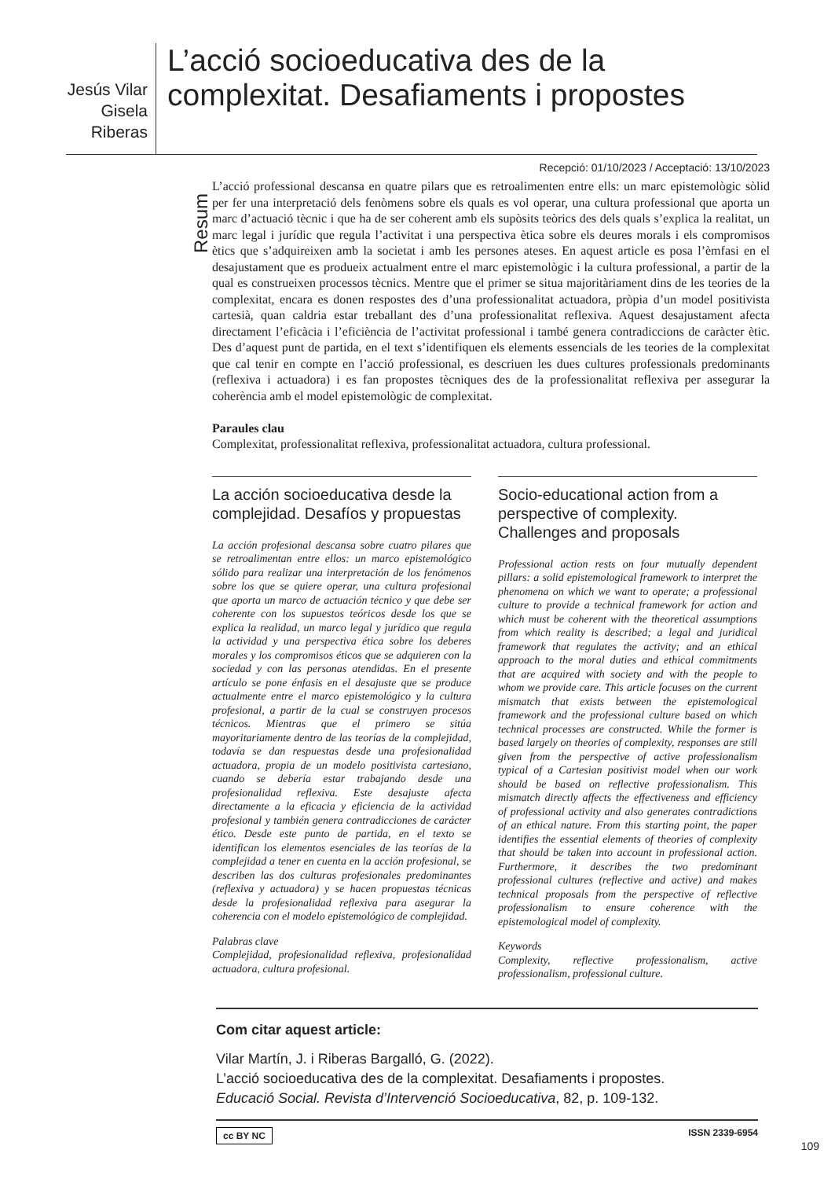Jesús Vilar
Gisela Riberas
L’acció socioeducativa des de la complexitat. Desafiaments i propostes
Recepció: 01/10/2023 / Acceptació: 13/10/2023
Resum
L’acció professional descansa en quatre pilars que es retroalimenten entre ells: un marc epistemològic sòlid per fer una interpretació dels fenòmens sobre els quals es vol operar, una cultura professional que aporta un marc d’actuació tècnic i que ha de ser coherent amb els supòsits teòrics des dels quals s’explica la realitat, un marc legal i jurídic que regula l’activitat i una perspectiva ètica sobre els deures morals i els compromisos ètics que s’adquireixen amb la societat i amb les persones ateses. En aquest article es posa l’èmfasi en el desajustament que es produeix actualment entre el marc epistemològic i la cultura professional, a partir de la qual es construeixen processos tècnics. Mentre que el primer se situa majoritàriament dins de les teories de la complexitat, encara es donen respostes des d’una professionalitat actuadora, pròpia d’un model positivista cartesià, quan caldria estar treballant des d’una professionalitat reflexiva. Aquest desajustament afecta directament l’eficàcia i l’eficiència de l’activitat professional i també genera contradiccions de caràcter ètic. Des d’aquest punt de partida, en el text s’identifiquen els elements essencials de les teories de la complexitat que cal tenir en compte en l’acció professional, es descriuen les dues cultures professionals predominants (reflexiva i actuadora) i es fan propostes tècniques des de la professionalitat reflexiva per assegurar la coherència amb el model epistemològic de complexitat.
Paraules clau
Complexitat, professionalitat reflexiva, professionalitat actuadora, cultura professional.
La acción socioeducativa desde la complejidad. Desafíos y propuestas
La acción profesional descansa sobre cuatro pilares que se retroalimentan entre ellos: un marco epistemológico sólido para realizar una interpretación de los fenómenos sobre los que se quiere operar, una cultura profesional que aporta un marco de actuación técnico y que debe ser coherente con los supuestos teóricos desde los que se explica la realidad, un marco legal y jurídico que regula la actividad y una perspectiva ética sobre los deberes morales y los compromisos éticos que se adquieren con la sociedad y con las personas atendidas. En el presente artículo se pone énfasis en el desajuste que se produce actualmente entre el marco epistemológico y la cultura profesional, a partir de la cual se construyen procesos técnicos. Mientras que el primero se sitúa mayoritariamente dentro de las teorías de la complejidad, todavía se dan respuestas desde una profesionalidad actuadora, propia de un modelo positivista cartesiano, cuando se debería estar trabajando desde una profesionalidad reflexiva. Este desajuste afecta directamente a la eficacia y eficiencia de la actividad profesional y también genera contradicciones de carácter ético. Desde este punto de partida, en el texto se identifican los elementos esenciales de las teorías de la complejidad a tener en cuenta en la acción profesional, se describen las dos culturas profesionales predominantes (reflexiva y actuadora) y se hacen propuestas técnicas desde la profesionalidad reflexiva para asegurar la coherencia con el modelo epistemológico de complejidad.
Palabras clave
Complejidad, profesionalidad reflexiva, profesionalidad actuadora, cultura profesional.
Socio-educational action from a perspective of complexity. Challenges and proposals
Professional action rests on four mutually dependent pillars: a solid epistemological framework to interpret the phenomena on which we want to operate; a professional culture to provide a technical framework for action and which must be coherent with the theoretical assumptions from which reality is described; a legal and juridical framework that regulates the activity; and an ethical approach to the moral duties and ethical commitments that are acquired with society and with the people to whom we provide care. This article focuses on the current mismatch that exists between the epistemological framework and the professional culture based on which technical processes are constructed. While the former is based largely on theories of complexity, responses are still given from the perspective of active professionalism typical of a Cartesian positivist model when our work should be based on reflective professionalism. This mismatch directly affects the effectiveness and efficiency of professional activity and also generates contradictions of an ethical nature. From this starting point, the paper identifies the essential elements of theories of complexity that should be taken into account in professional action. Furthermore, it describes the two predominant professional cultures (reflective and active) and makes technical proposals from the perspective of reflective professionalism to ensure coherence with the epistemological model of complexity.
Keywords
Complexity, reflective professionalism, active professionalism, professional culture.
Com citar aquest article:
Vilar Martín, J. i Riberas Bargalló, G. (2022).
L’acció socioeducativa des de la complexitat. Desafiaments i propostes.
Educació Social. Revista d’Intervenció Socioeducativa, 82, p. 109-132.
cc BY NC ISSN 2339-6954
109